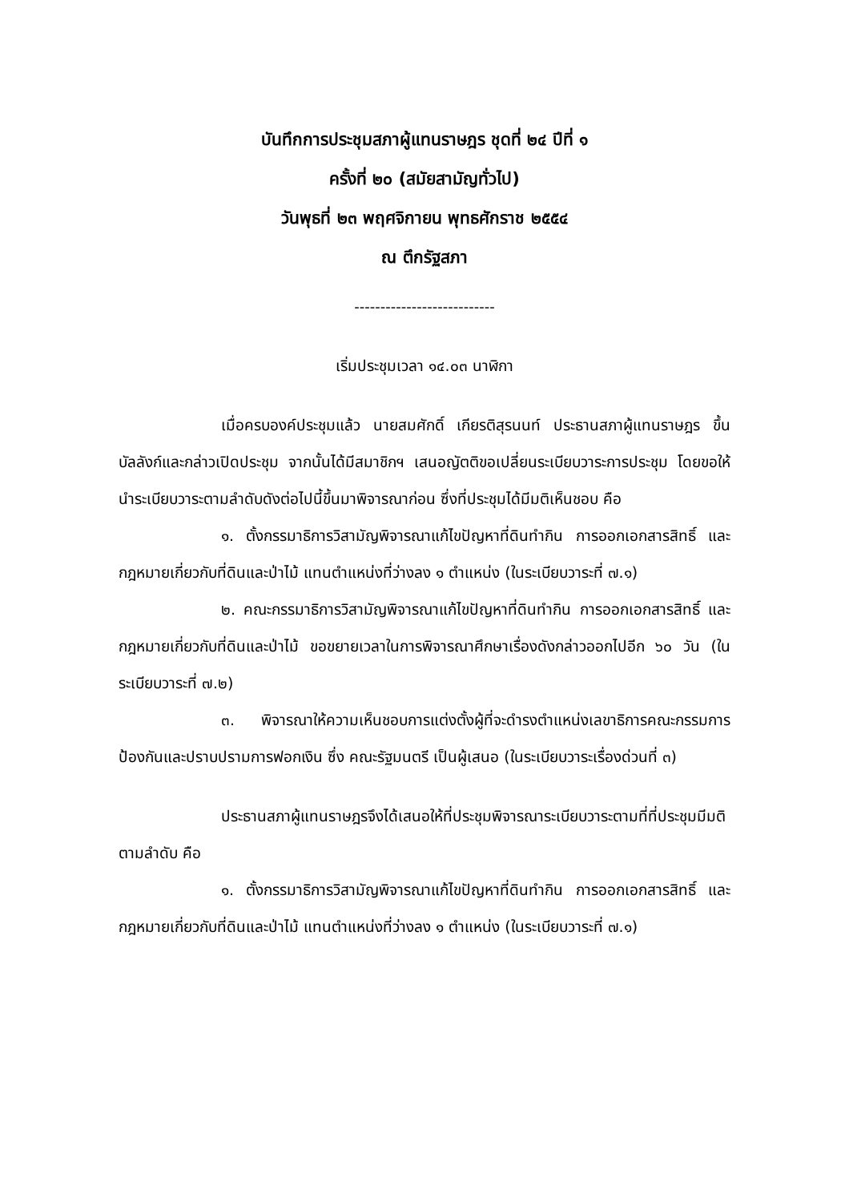บันทึกการประชุมสภาผู้แทนราษฎร ชุดที่ ๒๔ ปีที่ ๑
ครั้งที่ ๒๐ (สมัยสามัญทั่วไป)
วันพุธที่ ๒๓ พฤศจิกายน พุทธศักราช ๒๕๕๔
ณ ตึกรัฐสภา
---------------------------
เริ่มประชุมเวลา ๑๔.๐๓ นาฬิกา
เมื่อครบองค์ประชุมแล้ว นายสมศักดิ์ เกียรติสุรนนท์ ประธานสภาผู้แทนราษฎร ขึ้นบัลลังก์และกล่าวเปิดประชุม จากนั้นได้มีสมาชิกฯ เสนอญัตติขอเปลี่ยนระเบียบวาระการประชุม โดยขอให้นำระเบียบวาระตามลำดับดังต่อไปนี้ขึ้นมาพิจารณาก่อน ซึ่งที่ประชุมได้มีมติเห็นชอบ คือ
๑. ตั้งกรรมาธิการวิสามัญพิจารณาแก้ไขปัญหาที่ดินทำกิน การออกเอกสารสิทธิ์ และกฎหมายเกี่ยวกับที่ดินและป่าไม้ แทนตำแหน่งที่ว่างลง ๑ ตำแหน่ง (ในระเบียบวาระที่ ๗.๑)
๒. คณะกรรมาธิการวิสามัญพิจารณาแก้ไขปัญหาที่ดินทำกิน การออกเอกสารสิทธิ์ และกฎหมายเกี่ยวกับที่ดินและป่าไม้ ขอขยายเวลาในการพิจารณาศึกษาเรื่องดังกล่าวออกไปอีก ๖๐ วัน (ในระเบียบวาระที่ ๗.๒)
๓. พิจารณาให้ความเห็นชอบการแต่งตั้งผู้ที่จะดำรงตำแหน่งเลขาธิการคณะกรรมการป้องกันและปราบปรามการฟอกเงิน ซึ่ง คณะรัฐมนตรี เป็นผู้เสนอ (ในระเบียบวาระเรื่องด่วนที่ ๓)
ประธานสภาผู้แทนราษฎรจึงได้เสนอให้ที่ประชุมพิจารณาระเบียบวาระตามที่ที่ประชุมมีมติ ตามลำดับ คือ
๑. ตั้งกรรมาธิการวิสามัญพิจารณาแก้ไขปัญหาที่ดินทำกิน การออกเอกสารสิทธิ์ และกฎหมายเกี่ยวกับที่ดินและป่าไม้ แทนตำแหน่งที่ว่างลง ๑ ตำแหน่ง (ในระเบียบวาระที่ ๗.๑)